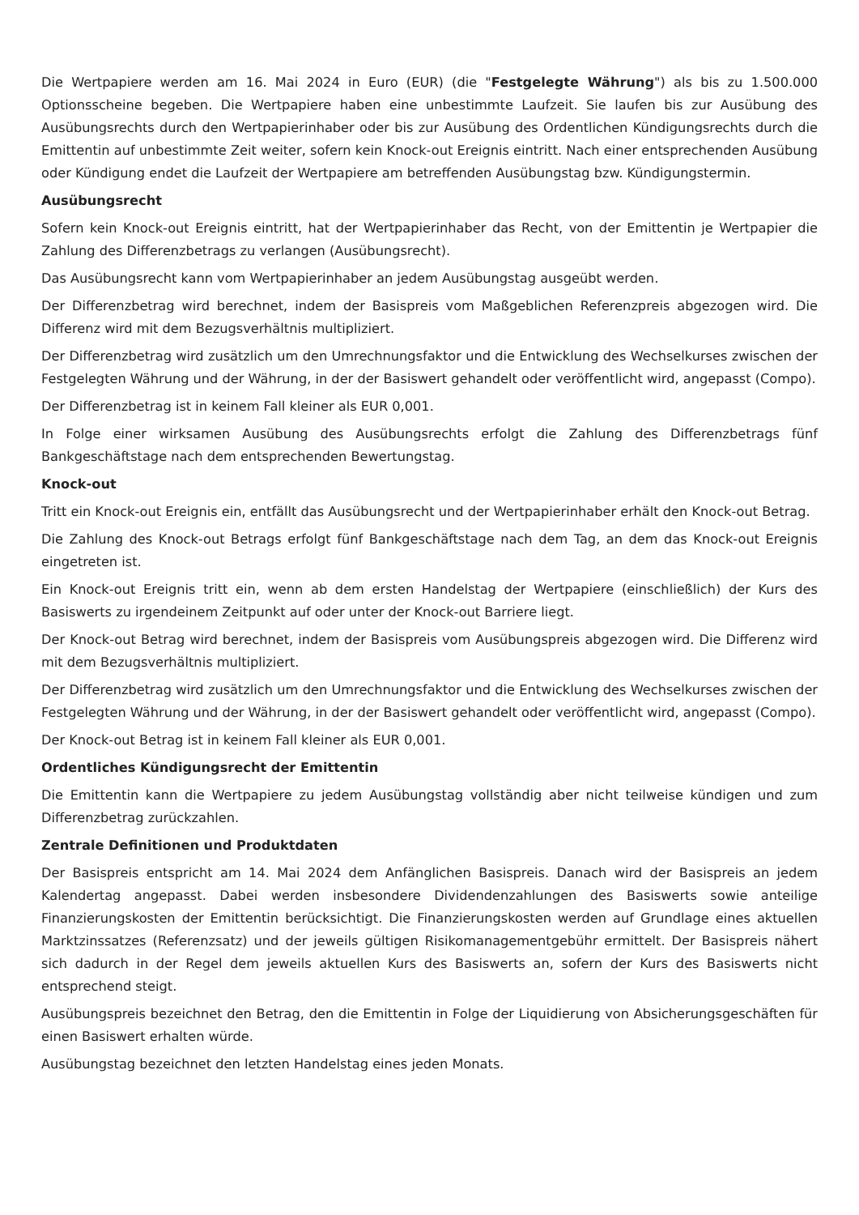Die Wertpapiere werden am 16. Mai 2024 in Euro (EUR) (die "Festgelegte Währung") als bis zu 1.500.000 Optionsscheine begeben. Die Wertpapiere haben eine unbestimmte Laufzeit. Sie laufen bis zur Ausübung des Ausübungsrechts durch den Wertpapierinhaber oder bis zur Ausübung des Ordentlichen Kündigungsrechts durch die Emittentin auf unbestimmte Zeit weiter, sofern kein Knock-out Ereignis eintritt. Nach einer entsprechenden Ausübung oder Kündigung endet die Laufzeit der Wertpapiere am betreffenden Ausübungstag bzw. Kündigungstermin.
Ausübungsrecht
Sofern kein Knock-out Ereignis eintritt, hat der Wertpapierinhaber das Recht, von der Emittentin je Wertpapier die Zahlung des Differenzbetrags zu verlangen (Ausübungsrecht).
Das Ausübungsrecht kann vom Wertpapierinhaber an jedem Ausübungstag ausgeübt werden.
Der Differenzbetrag wird berechnet, indem der Basispreis vom Maßgeblichen Referenzpreis abgezogen wird. Die Differenz wird mit dem Bezugsverhältnis multipliziert.
Der Differenzbetrag wird zusätzlich um den Umrechnungsfaktor und die Entwicklung des Wechselkurses zwischen der Festgelegten Währung und der Währung, in der der Basiswert gehandelt oder veröffentlicht wird, angepasst (Compo).
Der Differenzbetrag ist in keinem Fall kleiner als EUR 0,001.
In Folge einer wirksamen Ausübung des Ausübungsrechts erfolgt die Zahlung des Differenzbetrags fünf Bankgeschäftstage nach dem entsprechenden Bewertungstag.
Knock-out
Tritt ein Knock-out Ereignis ein, entfällt das Ausübungsrecht und der Wertpapierinhaber erhält den Knock-out Betrag.
Die Zahlung des Knock-out Betrags erfolgt fünf Bankgeschäftstage nach dem Tag, an dem das Knock-out Ereignis eingetreten ist.
Ein Knock-out Ereignis tritt ein, wenn ab dem ersten Handelstag der Wertpapiere (einschließlich) der Kurs des Basiswerts zu irgendeinem Zeitpunkt auf oder unter der Knock-out Barriere liegt.
Der Knock-out Betrag wird berechnet, indem der Basispreis vom Ausübungspreis abgezogen wird. Die Differenz wird mit dem Bezugsverhältnis multipliziert.
Der Differenzbetrag wird zusätzlich um den Umrechnungsfaktor und die Entwicklung des Wechselkurses zwischen der Festgelegten Währung und der Währung, in der der Basiswert gehandelt oder veröffentlicht wird, angepasst (Compo).
Der Knock-out Betrag ist in keinem Fall kleiner als EUR 0,001.
Ordentliches Kündigungsrecht der Emittentin
Die Emittentin kann die Wertpapiere zu jedem Ausübungstag vollständig aber nicht teilweise kündigen und zum Differenzbetrag zurückzahlen.
Zentrale Definitionen und Produktdaten
Der Basispreis entspricht am 14. Mai 2024 dem Anfänglichen Basispreis. Danach wird der Basispreis an jedem Kalendertag angepasst. Dabei werden insbesondere Dividendenzahlungen des Basiswerts sowie anteilige Finanzierungskosten der Emittentin berücksichtigt. Die Finanzierungskosten werden auf Grundlage eines aktuellen Marktzinssatzes (Referenzsatz) und der jeweils gültigen Risikomanagementgebühr ermittelt. Der Basispreis nähert sich dadurch in der Regel dem jeweils aktuellen Kurs des Basiswerts an, sofern der Kurs des Basiswerts nicht entsprechend steigt.
Ausübungspreis bezeichnet den Betrag, den die Emittentin in Folge der Liquidierung von Absicherungsgeschäften für einen Basiswert erhalten würde.
Ausübungstag bezeichnet den letzten Handelstag eines jeden Monats.